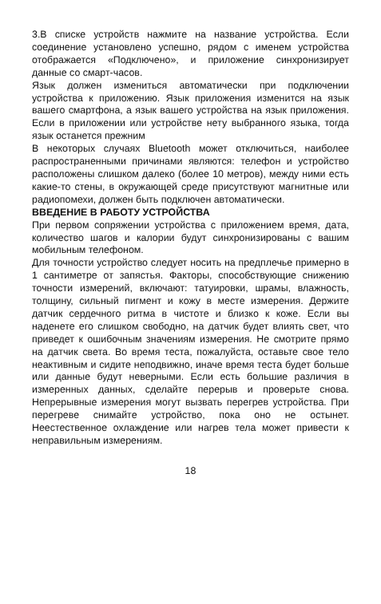3.В списке устройств нажмите на название устройства. Если соединение установлено успешно, рядом с именем устройства отображается «Подключено», и приложение синхронизирует данные со смарт-часов.
Язык должен измениться автоматически при подключении устройства к приложению. Язык приложения изменится на язык вашего смартфона, а язык вашего устройства на язык приложения. Если в приложении или устройстве нету выбранного языка, тогда язык останется прежним
В некоторых случаях Bluetooth может отключиться, наиболее распространенными причинами являются: телефон и устройство расположены слишком далеко (более 10 метров), между ними есть какие-то стены, в окружающей среде присутствуют магнитные или радиопомехи, должен быть подключен автоматически.
ВВЕДЕНИЕ В РАБОТУ УСТРОЙСТВА
При первом сопряжении устройства с приложением время, дата, количество шагов и калории будут синхронизированы с вашим мобильным телефоном.
Для точности устройство следует носить на предплечье примерно в 1 сантиметре от запястья. Факторы, способствующие снижению точности измерений, включают: татуировки, шрамы, влажность, толщину, сильный пигмент и кожу в месте измерения. Держите датчик сердечного ритма в чистоте и близко к коже. Если вы наденете его слишком свободно, на датчик будет влиять свет, что приведет к ошибочным значениям измерения. Не смотрите прямо на датчик света. Во время теста, пожалуйста, оставьте свое тело неактивным и сидите неподвижно, иначе время теста будет больше или данные будут неверными. Если есть большие различия в измеренных данных, сделайте перерыв и проверьте снова. Непрерывные измерения могут вызвать перегрев устройства. При перегреве снимайте устройство, пока оно не остынет. Неестественное охлаждение или нагрев тела может привести к неправильным измерениям.
18